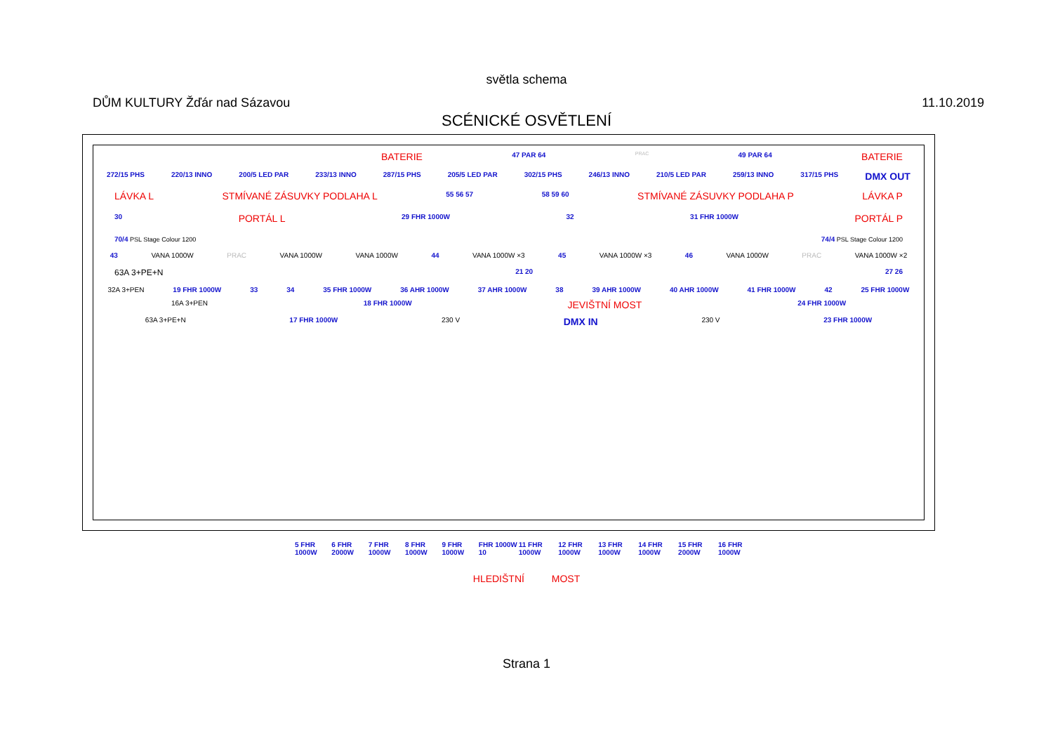světla schema
DŮM KULTURY Žďár nad Sázavou 11.10.2019
SCÉNICKÉ OSVĚTLENÍ
BATERIE 47 PAR 64 PRAC 49 PAR 64 BATERIE
272/15 PHS 220/13 INNO 200/5 LED PAR 233/13 INNO 287/15 PHS 205/5 LED PAR 302/15 PHS 246/13 INNO 210/5 LED PAR 259/13 INNO 317/15 PHS DMX OUT
LÁVKA L STMÍVANÉ ZÁSUVKY PODLAHA L 55 56 57 58 59 60 STMÍVANÉ ZÁSUVKY PODLAHA P LÁVKA P
30 PORTÁL L 29 FHR 1000W 32 31 FHR 1000W PORTÁL P
70/4 PSL Stage Colour 1200 74/4 PSL Stage Colour 1200
43 VANA 1000W PRAC VANA 1000W VANA 1000W 44 VANA 1000W ×3 45 VANA 1000W ×3 46 VANA 1000W PRAC VANA 1000W ×2
63A 3+PE+N 21 20 27 26
32A 3+PEN 19 FHR 1000W 33 34 35 FHR 1000W 36 AHR 1000W 37 AHR 1000W 38 39 AHR 1000W 40 AHR 1000W 41 FHR 1000W 42 25 FHR 1000W
16A 3+PEN 18 FHR 1000W JEVIŠTNÍ MOST 24 FHR 1000W
63A 3+PE+N 17 FHR 1000W 230 V DMX IN 230 V 23 FHR 1000W
5 FHR 1000W 6 FHR 2000W 7 FHR 1000W 8 FHR 1000W 9 FHR 1000W FHR 1000W 10 11 FHR 1000W 12 FHR 1000W 13 FHR 1000W 14 FHR 1000W 15 FHR 2000W 16 FHR 1000W
HLEDIŠTNÍ MOST
Strana 1